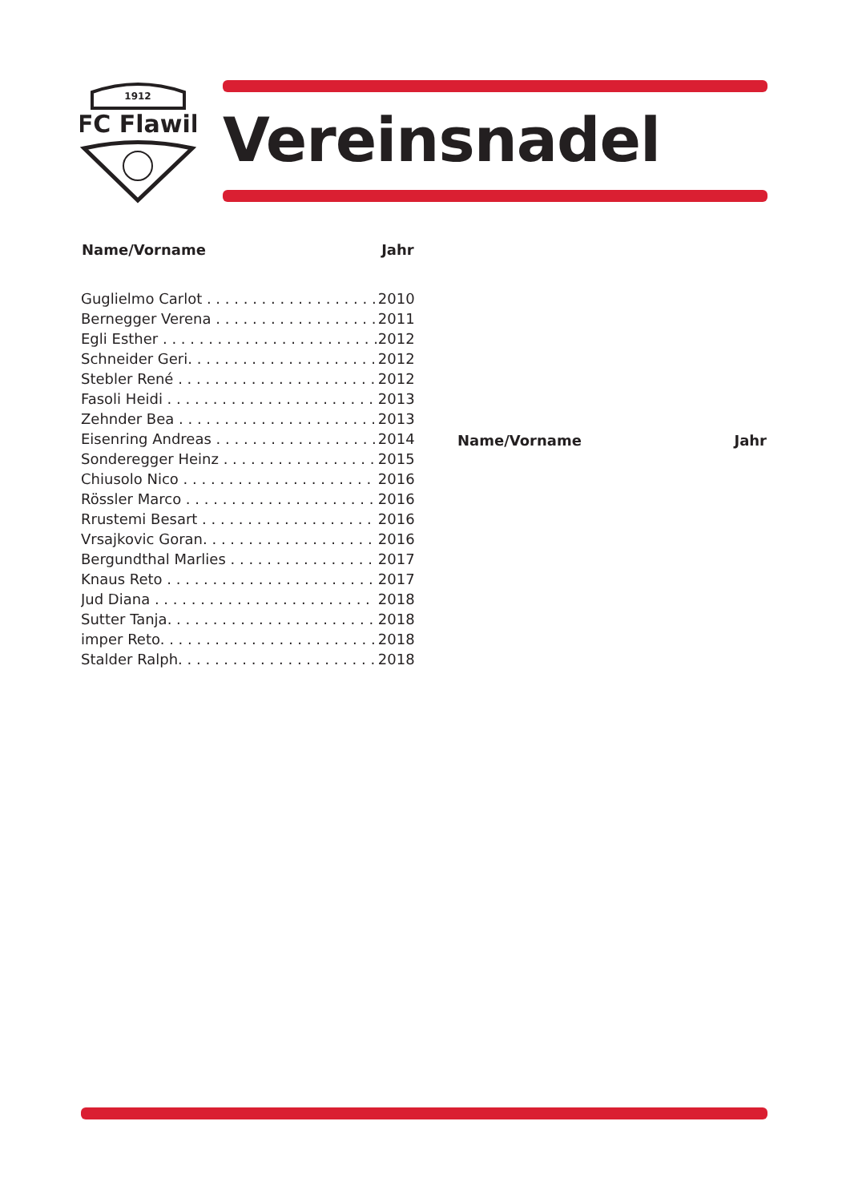1912
FC Flawil
Vereinsnadel
| Name/Vorname | Jahr |
| --- | --- |
| Guglielmo Carlot . . . . . . . . . . . . . . . . . . . | 2010 |
| Bernegger Verena . . . . . . . . . . . . . . . . . . | 2011 |
| Egli Esther . . . . . . . . . . . . . . . . . . . . . . . . | 2012 |
| Schneider Geri. . . . . . . . . . . . . . . . . . . . . | 2012 |
| Stebler René . . . . . . . . . . . . . . . . . . . . . . | 2012 |
| Fasoli Heidi . . . . . . . . . . . . . . . . . . . . . . . | 2013 |
| Zehnder Bea . . . . . . . . . . . . . . . . . . . . . . | 2013 |
| Eisenring Andreas . . . . . . . . . . . . . . . . . . | 2014 |
| Sonderegger Heinz . . . . . . . . . . . . . . . . . | 2015 |
| Chiusolo Nico . . . . . . . . . . . . . . . . . . . . . | 2016 |
| Rössler Marco . . . . . . . . . . . . . . . . . . . . . | 2016 |
| Rrustemi Besart . . . . . . . . . . . . . . . . . . . | 2016 |
| Vrsajkovic Goran. . . . . . . . . . . . . . . . . . . | 2016 |
| Bergundthal Marlies . . . . . . . . . . . . . . . . | 2017 |
| Knaus Reto . . . . . . . . . . . . . . . . . . . . . . . | 2017 |
| Jud Diana . . . . . . . . . . . . . . . . . . . . . . . . | 2018 |
| Sutter Tanja. . . . . . . . . . . . . . . . . . . . . . . | 2018 |
| imper Reto. . . . . . . . . . . . . . . . . . . . . . . . | 2018 |
| Stalder Ralph. . . . . . . . . . . . . . . . . . . . . . | 2018 |
| Name/Vorname | Jahr |
| --- | --- |